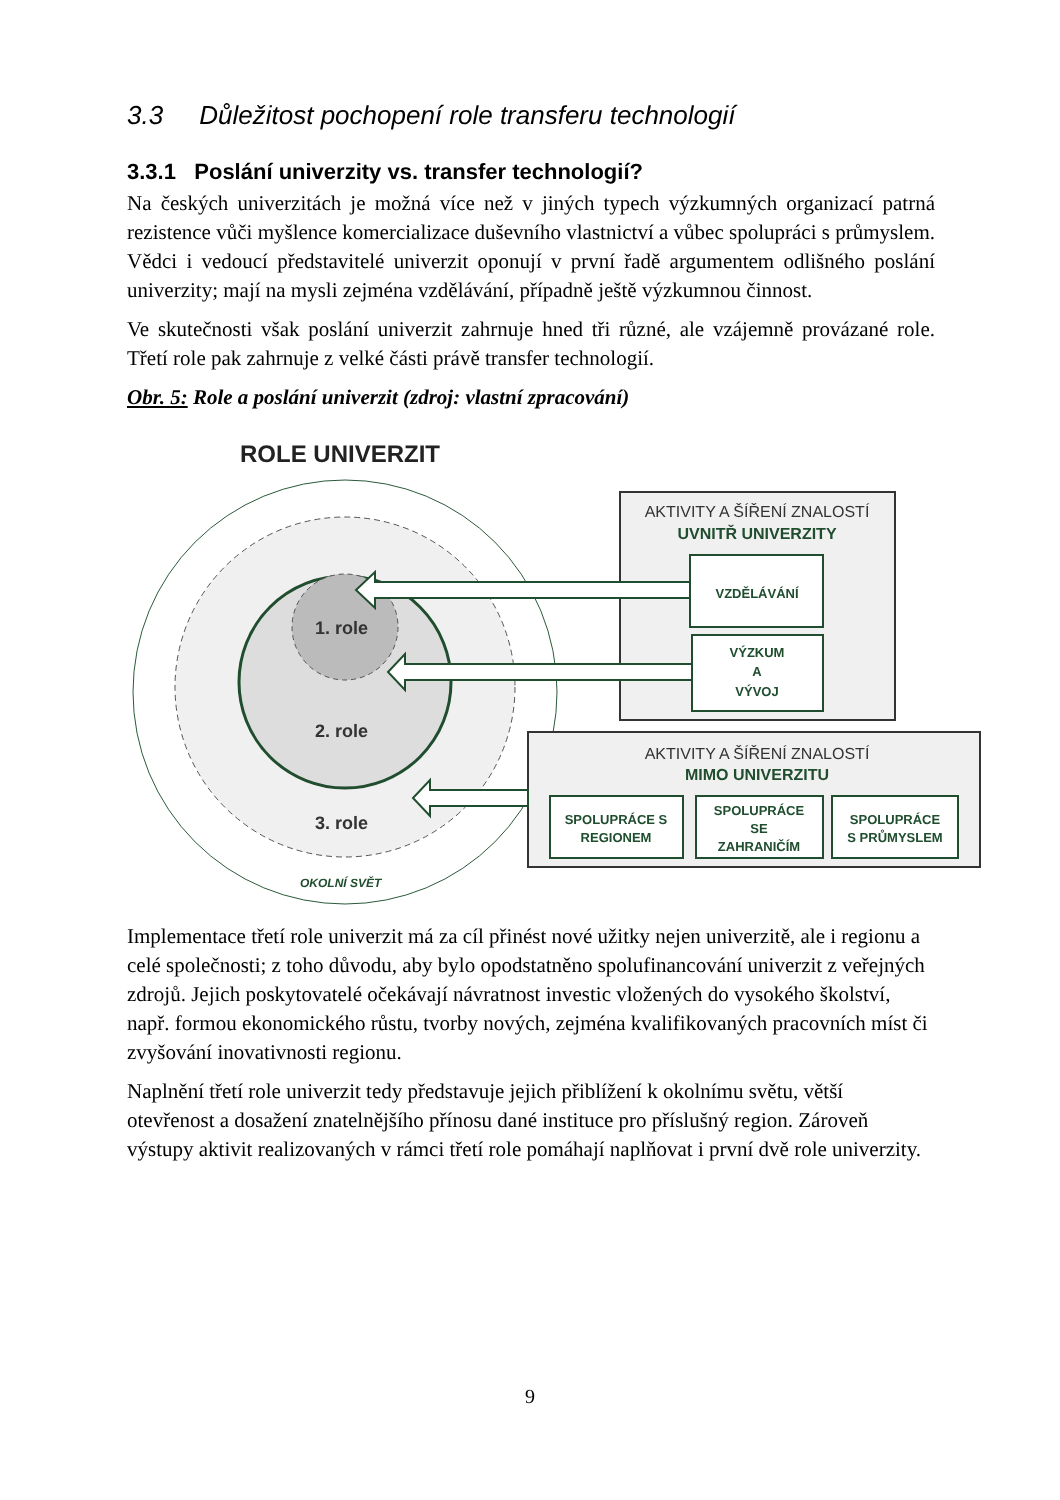3.3 Důležitost pochopení role transferu technologií
3.3.1 Poslání univerzity vs. transfer technologií?
Na českých univerzitách je možná více než v jiných typech výzkumných organizací patrná rezistence vůči myšlence komercializace duševního vlastnictví a vůbec spolupráci s průmyslem. Vědci i vedoucí představitelé univerzit oponují v první řadě argumentem odlišného poslání univerzity; mají na mysli zejména vzdělávání, případně ještě výzkumnou činnost.
Ve skutečnosti však poslání univerzit zahrnuje hned tři různé, ale vzájemně provázané role. Třetí role pak zahrnuje z velké části právě transfer technologií.
Obr. 5: Role a poslání univerzit (zdroj: vlastní zpracování)
ROLE UNIVERZIT
1. role
2. role
3. role
OKOLNÍ SVĚT
AKTIVITY A ŠÍŘENÍ ZNALOSTÍ
UVNITŘ UNIVERZITY
VZDĚLÁVÁNÍ
VÝZKUM
A
VÝVOJ
AKTIVITY A ŠÍŘENÍ ZNALOSTÍ
MIMO UNIVERZITU
SPOLUPRÁCE S
REGIONEM
SPOLUPRÁCE
SE
ZAHRANIČÍM
SPOLUPRÁCE
S PRŮMYSLEM
Implementace třetí role univerzit má za cíl přinést nové užitky nejen univerzitě, ale i regionu a celé společnosti; z toho důvodu, aby bylo opodstatněno spolufinancování univerzit z veřejných zdrojů. Jejich poskytovatelé očekávají návratnost investic vložených do vysokého školství, např. formou ekonomického růstu, tvorby nových, zejména kvalifikovaných pracovních míst či zvyšování inovativnosti regionu.
Naplnění třetí role univerzit tedy představuje jejich přiblížení k okolnímu světu, větší otevřenost a dosažení znatelnějšího přínosu dané instituce pro příslušný region. Zároveň výstupy aktivit realizovaných v rámci třetí role pomáhají naplňovat i první dvě role univerzity.
9